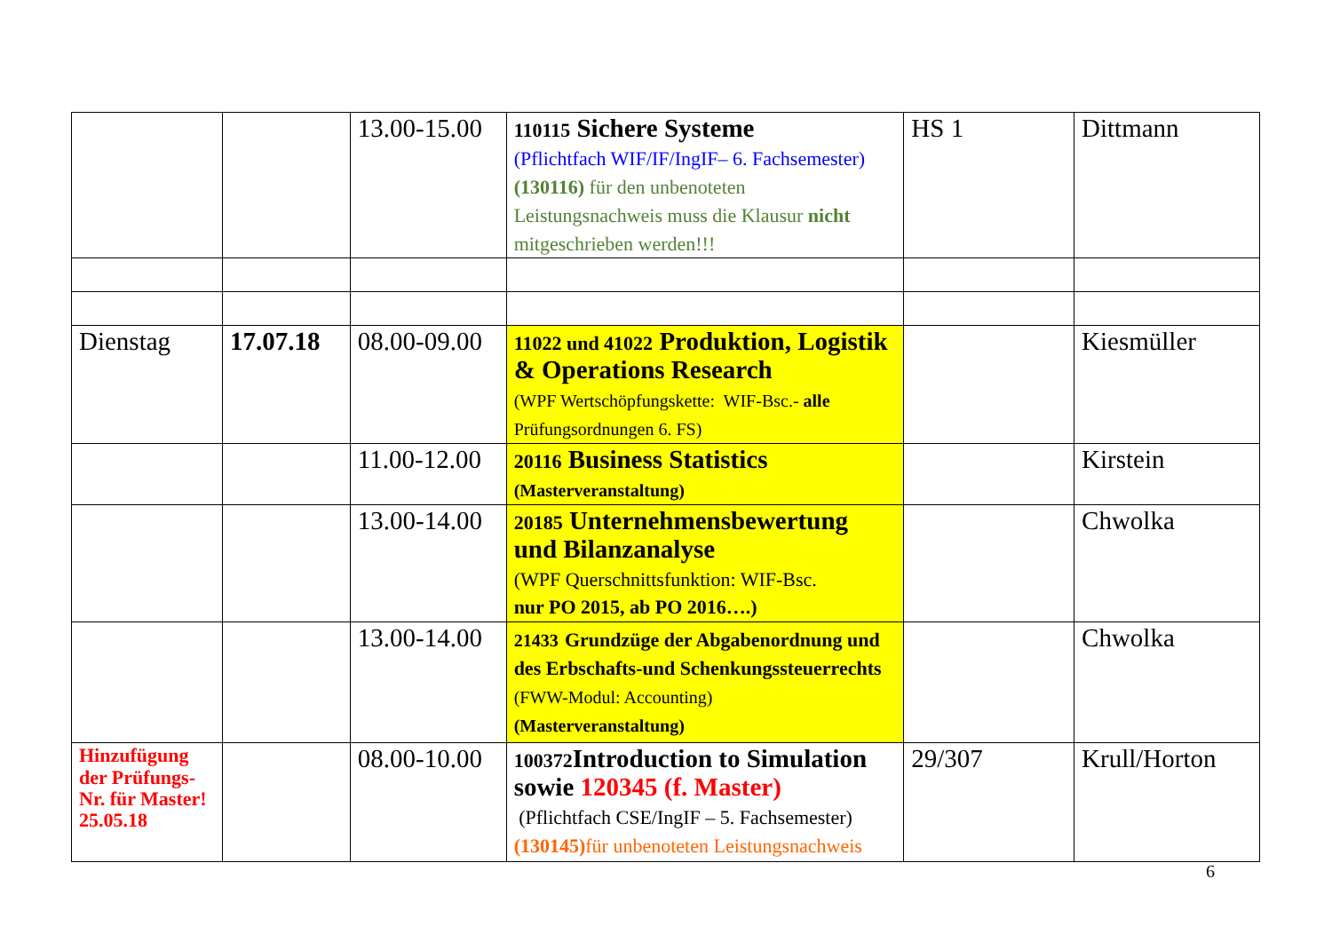| | | 13.00-15.00 | 110115 Sichere Systeme (Pflichtfach WIF/IF/IngIF– 6. Fachsemester) (130116) für den unbenoteten Leistungsnachweis muss die Klausur nicht mitgeschrieben werden!!! | HS 1 | Dittmann |
| Dienstag | 17.07.18 | 08.00-09.00 | 11022 und 41022 Produktion, Logistik & Operations Research (WPF Wertschöpfungskette: WIF-Bsc.- alle Prüfungsordnungen 6. FS) | | Kiesmüller |
| | | 11.00-12.00 | 20116 Business Statistics (Masterveranstaltung) | | Kirstein |
| | | 13.00-14.00 | 20185 Unternehmensbewertung und Bilanzanalyse (WPF Querschnittsfunktion: WIF-Bsc. nur PO 2015, ab PO 2016….) | | Chwolka |
| | | 13.00-14.00 | 21433 Grundzüge der Abgabenordnung und des Erbschafts-und Schenkungssteuerrechts (FWW-Modul: Accounting) (Masterveranstaltung) | | Chwolka |
| Hinzufügung der Prüfungs-Nr. für Master! 25.05.18 | | 08.00-10.00 | 100372 Introduction to Simulation sowie 120345 (f. Master) (Pflichtfach CSE/IngIF – 5. Fachsemester) (130145) für unbenoteten Leistungsnachweis | 29/307 | Krull/Horton |
6